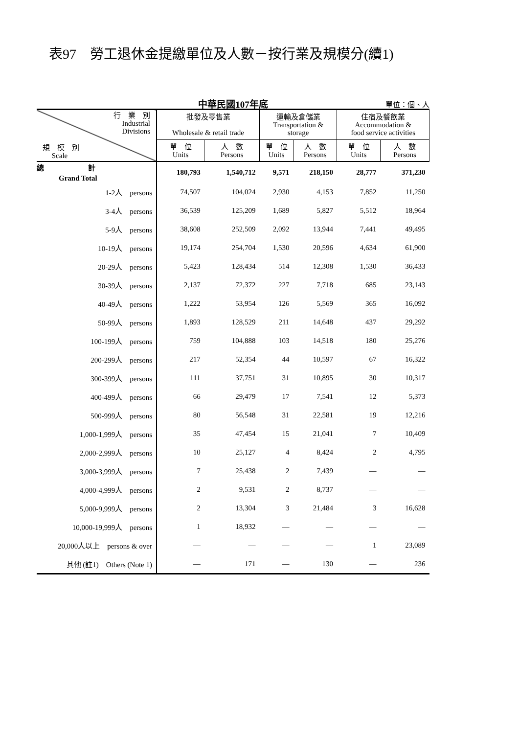表97　勞工退休金提繳單位及人數－按行業及規模分(續1)
中華民國107年底
單位：個、人
| 行 業 別 Industrial Divisions 規 模 別 Scale | 批發及零售業 Wholesale & retail trade | | 運輸及倉儲業 Transportation & storage | | 住宿及餐飲業 Accommodation & food service activities | |
| --- | --- | --- | --- | --- | --- | --- |
| | 單 位 Units | 人 數 Persons | 單 位 Units | 人 數 Persons | 單 位 Units | 人 數 Persons |
| 總 計 Grand Total | 180,793 | 1,540,712 | 9,571 | 218,150 | 28,777 | 371,230 |
| 1-2人 persons | 74,507 | 104,024 | 2,930 | 4,153 | 7,852 | 11,250 |
| 3-4人 persons | 36,539 | 125,209 | 1,689 | 5,827 | 5,512 | 18,964 |
| 5-9人 persons | 38,608 | 252,509 | 2,092 | 13,944 | 7,441 | 49,495 |
| 10-19人 persons | 19,174 | 254,704 | 1,530 | 20,596 | 4,634 | 61,900 |
| 20-29人 persons | 5,423 | 128,434 | 514 | 12,308 | 1,530 | 36,433 |
| 30-39人 persons | 2,137 | 72,372 | 227 | 7,718 | 685 | 23,143 |
| 40-49人 persons | 1,222 | 53,954 | 126 | 5,569 | 365 | 16,092 |
| 50-99人 persons | 1,893 | 128,529 | 211 | 14,648 | 437 | 29,292 |
| 100-199人 persons | 759 | 104,888 | 103 | 14,518 | 180 | 25,276 |
| 200-299人 persons | 217 | 52,354 | 44 | 10,597 | 67 | 16,322 |
| 300-399人 persons | 111 | 37,751 | 31 | 10,895 | 30 | 10,317 |
| 400-499人 persons | 66 | 29,479 | 17 | 7,541 | 12 | 5,373 |
| 500-999人 persons | 80 | 56,548 | 31 | 22,581 | 19 | 12,216 |
| 1,000-1,999人 persons | 35 | 47,454 | 15 | 21,041 | 7 | 10,409 |
| 2,000-2,999人 persons | 10 | 25,127 | 4 | 8,424 | 2 | 4,795 |
| 3,000-3,999人 persons | 7 | 25,438 | 2 | 7,439 | — | — |
| 4,000-4,999人 persons | 2 | 9,531 | 2 | 8,737 | — | — |
| 5,000-9,999人 persons | 2 | 13,304 | 3 | 21,484 | 3 | 16,628 |
| 10,000-19,999人 persons | 1 | 18,932 | — | — | — | — |
| 20,000人以上 persons & over | — | — | — | — | 1 | 23,089 |
| 其他 (註1) Others (Note 1) | — | 171 | — | 130 | — | 236 |